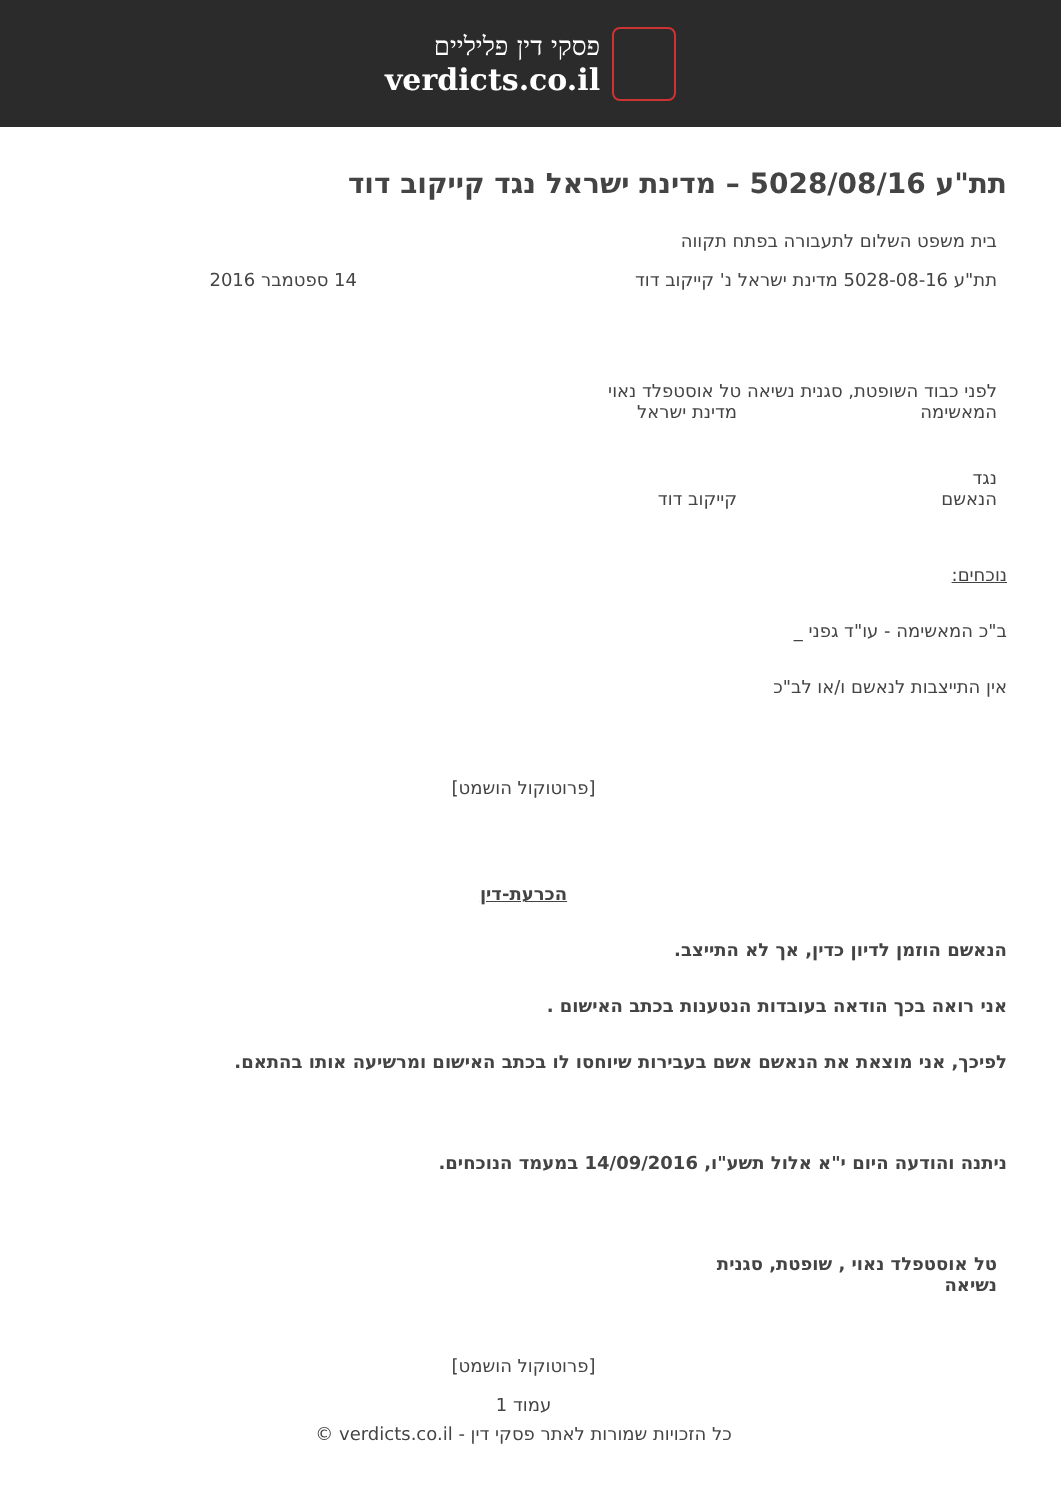פסקי דין פליליים
verdicts.co.il
תת"ע 5028/08/16 – מדינת ישראל נגד קייקוב דוד
בית משפט השלום לתעבורה בפתח תקווה
תת"ע 5028-08-16 מדינת ישראל נ' קייקוב דוד 14 ספטמבר 2016
לפני כבוד השופטת, סגנית נשיאה טל אוסטפלד נאוי
המאשימה מדינת ישראל
נגד
הנאשם קייקוב דוד
נוכחים:
ב"כ המאשימה - עו"ד גפני _
אין התייצבות לנאשם ו/או לב"כ
[פרוטוקול הושמט]
הכרעת-דין
הנאשם הוזמן לדיון כדין, אך לא התייצב.
אני רואה בכך הודאה בעובדות הנטענות בכתב האישום .
לפיכך, אני מוצאת את הנאשם אשם בעבירות שיוחסו לו בכתב האישום ומרשיעה אותו בהתאם.
ניתנה והודעה היום י"א אלול תשע"ו, 14/09/2016 במעמד הנוכחים.
טל אוסטפלד נאוי , שופטת, סגנית נשיאה
[פרוטוקול הושמט]
עמוד 1
כל הזכויות שמורות לאתר פסקי דין - verdicts.co.il ©